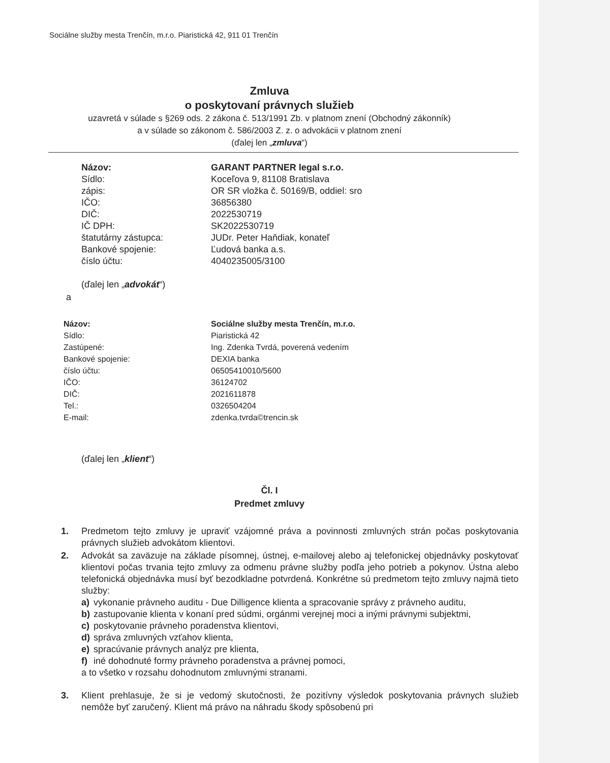Sociálne služby mesta Trenčín, m.r.o. Piaristická 42, 911 01 Trenčín
Zmluva
o poskytovaní právnych služieb
uzavretá v súlade s §269 ods. 2 zákona č. 513/1991 Zb. v platnom znení (Obchodný zákonník)
a v súlade so zákonom č. 586/2003 Z. z. o advokácii v platnom znení
(ďalej len „zmluva“)
Názov: GARANT PARTNER legal s.r.o.
Sídlo: Koceľova 9, 81108 Bratislava
zápis: OR SR vložka č. 50169/B, oddiel: sro
IČO: 36856380
DIČ: 2022530719
IČ DPH: SK2022530719
štatutárny zástupca: JUDr. Peter Haňdiak, konateľ
Bankové spojenie: Ľudová banka a.s.
číslo účtu: 4040235005/3100
(ďalej len „advokát“)
a
Názov: Sociálne služby mesta Trenčín, m.r.o.
Sídlo: Piaristická 42
Zastúpené: Ing. Zdenka Tvrdá, poverená vedením
Bankové spojenie: DEXIA banka
číslo účtu: 06505410010/5600
IČO: 36124702
DIČ: 2021611878
Tel.: 0326504204
E-mail: zdenka.tvrda©trencin.sk
(ďalej len „klient“)
Čl. I
Predmet zmluvy
1. Predmetom tejto zmluvy je upraviť vzájomné práva a povinnosti zmluvných strán počas poskytovania právnych služieb advokátom klientovi.
2. Advokát sa zaväzuje na základe písomnej, ústnej, e-mailovej alebo aj telefonickej objednávky poskytovať klientovi počas trvania tejto zmluvy za odmenu právne služby podľa jeho potrieb a pokynov. Ústna alebo telefonická objednávka musí byť bezodkladne potvrdená. Konkrétne sú predmetom tejto zmluvy najmä tieto služby:
a) vykonanie právneho auditu - Due Dilligence klienta a spracovanie správy z právneho auditu,
b) zastupovanie klienta v konaní pred súdmi, orgánmi verejnej moci a inými právnymi subjektmi,
c) poskytovanie právneho poradenstva klientovi,
d) správa zmluvných vzťahov klienta,
e) spracúvanie právnych analýz pre klienta,
f) iné dohodnuté formy právneho poradenstva a právnej pomoci,
a to všetko v rozsahu dohodnutom zmluvnými stranami.
3. Klient prehlasuje, že si je vedomý skutočnosti, že pozitívny výsledok poskytovania právnych služieb nemôže byť zaručený. Klient má právo na náhradu škody spôsobenú pri